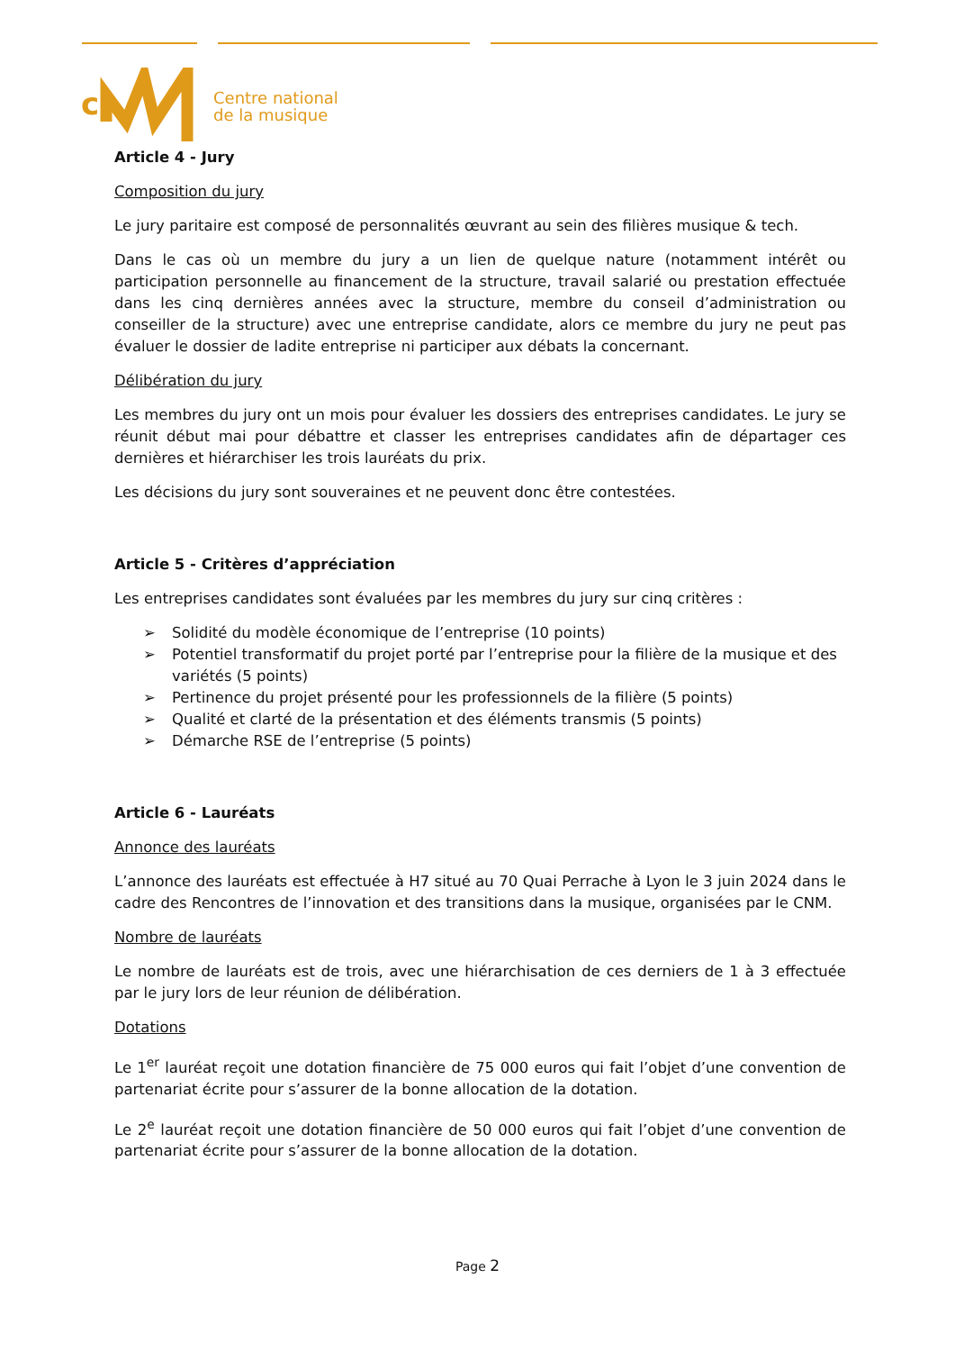c
Centre national
de la musique
Article 4 - Jury
Composition du jury
Le jury paritaire est composé de personnalités œuvrant au sein des filières musique & tech.
Dans le cas où un membre du jury a un lien de quelque nature (notamment intérêt ou participation personnelle au financement de la structure, travail salarié ou prestation effectuée dans les cinq dernières années avec la structure, membre du conseil d’administration ou conseiller de la structure) avec une entreprise candidate, alors ce membre du jury ne peut pas évaluer le dossier de ladite entreprise ni participer aux débats la concernant.
Délibération du jury
Les membres du jury ont un mois pour évaluer les dossiers des entreprises candidates. Le jury se réunit début mai pour débattre et classer les entreprises candidates afin de départager ces dernières et hiérarchiser les trois lauréats du prix.
Les décisions du jury sont souveraines et ne peuvent donc être contestées.
Article 5 - Critères d’appréciation
Les entreprises candidates sont évaluées par les membres du jury sur cinq critères :
➢ Solidité du modèle économique de l’entreprise (10 points)
➢ Potentiel transformatif du projet porté par l’entreprise pour la filière de la musique et des variétés (5 points)
➢ Pertinence du projet présenté pour les professionnels de la filière (5 points)
➢ Qualité et clarté de la présentation et des éléments transmis (5 points)
➢ Démarche RSE de l’entreprise (5 points)
Article 6 - Lauréats
Annonce des lauréats
L’annonce des lauréats est effectuée à H7 situé au 70 Quai Perrache à Lyon le 3 juin 2024 dans le cadre des Rencontres de l’innovation et des transitions dans la musique, organisées par le CNM.
Nombre de lauréats
Le nombre de lauréats est de trois, avec une hiérarchisation de ces derniers de 1 à 3 effectuée par le jury lors de leur réunion de délibération.
Dotations
Le 1<sup>er</sup> lauréat reçoit une dotation financière de 75 000 euros qui fait l’objet d’une convention de partenariat écrite pour s’assurer de la bonne allocation de la dotation.
Le 2<sup>e</sup> lauréat reçoit une dotation financière de 50 000 euros qui fait l’objet d’une convention de partenariat écrite pour s’assurer de la bonne allocation de la dotation.
Page 2